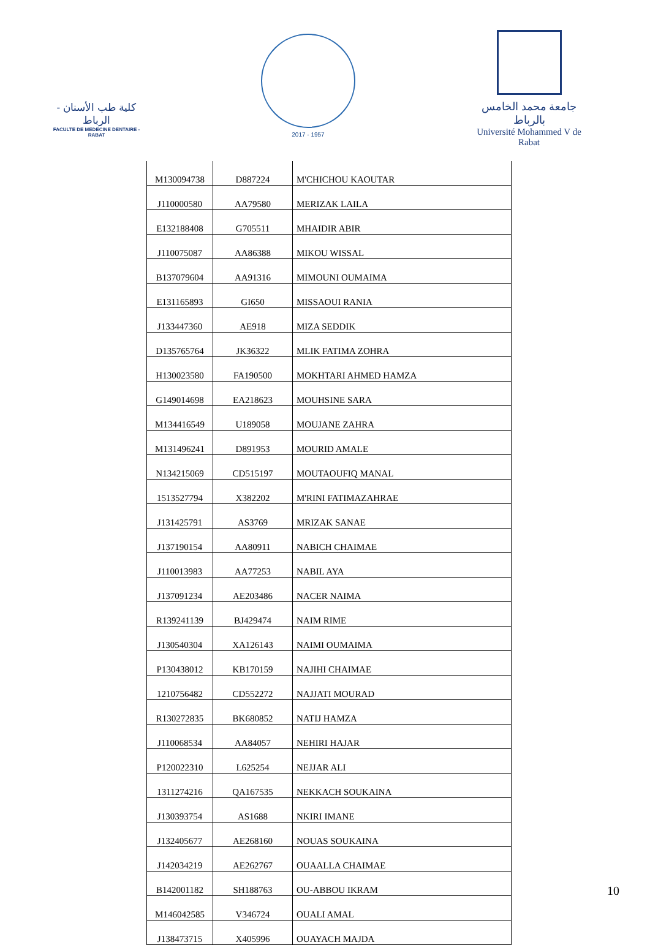كلية طب الأسنان - الرباط
FACULTE DE MEDECINE DENTAIRE - RABAT
2017 - 1957
جامعة محمد الخامس بالرباط
Université Mohammed V de Rabat
| M130094738 | D887224 | M'CHICHOU KAOUTAR |
| J110000580 | AA79580 | MERIZAK LAILA |
| E132188408 | G705511 | MHAIDIR ABIR |
| J110075087 | AA86388 | MIKOU WISSAL |
| B137079604 | AA91316 | MIMOUNI OUMAIMA |
| E131165893 | GI650 | MISSAOUI RANIA |
| J133447360 | AE918 | MIZA SEDDIK |
| D135765764 | JK36322 | MLIK FATIMA ZOHRA |
| H130023580 | FA190500 | MOKHTARI AHMED HAMZA |
| G149014698 | EA218623 | MOUHSINE SARA |
| M134416549 | U189058 | MOUJANE ZAHRA |
| M131496241 | D891953 | MOURID AMALE |
| N134215069 | CD515197 | MOUTAOUFIQ MANAL |
| 1513527794 | X382202 | M'RINI FATIMAZAHRAE |
| J131425791 | AS3769 | MRIZAK SANAE |
| J137190154 | AA80911 | NABICH CHAIMAE |
| J110013983 | AA77253 | NABIL AYA |
| J137091234 | AE203486 | NACER NAIMA |
| R139241139 | BJ429474 | NAIM RIME |
| J130540304 | XA126143 | NAIMI OUMAIMA |
| P130438012 | KB170159 | NAJIHI CHAIMAE |
| 1210756482 | CD552272 | NAJJATI MOURAD |
| R130272835 | BK680852 | NATIJ HAMZA |
| J110068534 | AA84057 | NEHIRI HAJAR |
| P120022310 | L625254 | NEJJAR ALI |
| 1311274216 | QA167535 | NEKKACH SOUKAINA |
| J130393754 | AS1688 | NKIRI IMANE |
| J132405677 | AE268160 | NOUAS SOUKAINA |
| J142034219 | AE262767 | OUAALLA CHAIMAE |
| B142001182 | SH188763 | OU-ABBOU IKRAM |
| M146042585 | V346724 | OUALI AMAL |
| J138473715 | X405996 | OUAYACH MAJDA |
10